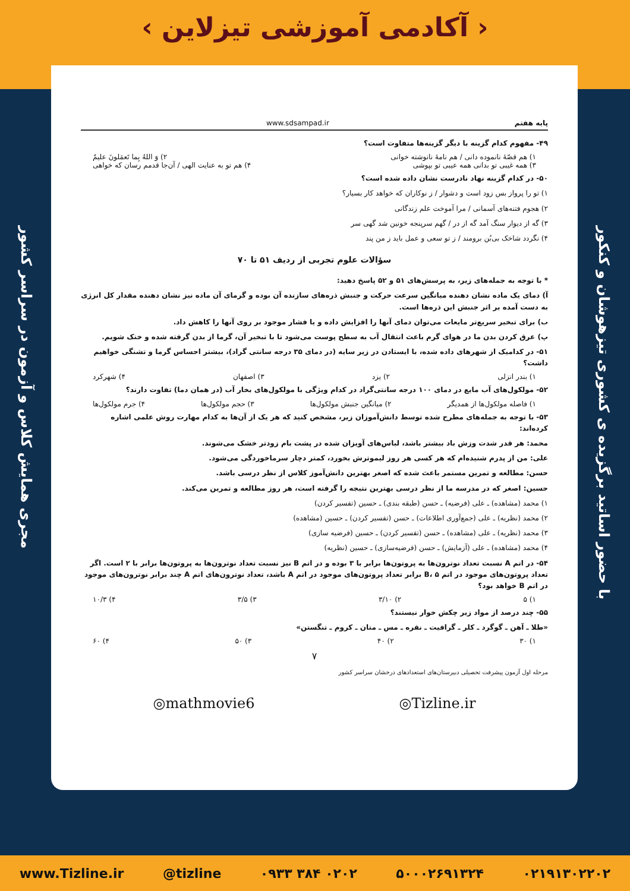‹ آکادمی آموزشی تیزلاین ›
مجری همایش کلاس و آزمون در سراسر کشور
با حضور اساتید برگزیده ی کشوری تیزهوشان و کنکور
پایه هفتم www.sdsampad.ir
۴۹- مفهوم کدام گزینه با دیگر گزینه‌ها متفاوت است؟
۱) هم قصّهٔ نانموده دانی / هم نامهٔ نانوشته خوانی ۲) وَ اللهُ بِما تَعمَلونَ علیمٌ
۳) همه غیبی تو بدانی همه عیبی تو بپوشی ۴) هم تو به عنایت الهی / آن‌جا قدمم رسان که خواهی
۵۰- در کدام گزینه نهاد نادرست نشان داده شده است؟
۱) تو را پرواز بس زود است و دشوار / ز نوکاران که خواهد کار بسیار؟
۲) هجوم فتنه‌های آسمانی / مرا آموخت علم زندگانی
۳) گه از دیوار سنگ آمد گه از در / گهم سرپنجه خونین شد گهی سر
۴) نگردد شاخک بی‌بُن برومند / ز تو سعی و عمل باید ز من پند
سؤالات علوم تجربی از ردیف ۵۱ تا ۷۰
* با توجه به جمله‌های زیر، به پرسش‌های ۵۱ و ۵۲ پاسخ دهید:
آ) دمای یک ماده نشان دهنده میانگین سرعت حرکت و جنبش ذره‌های سازنده آن بوده و گرمای آن ماده نیز نشان دهنده مقدار کل انرژی به دست آمده بر اثر جنبش این ذره‌ها است.
ب) برای تبخیر سریع‌تر مایعات می‌توان دمای آنها را افزایش داده و یا فشار موجود بر روی آنها را کاهش داد.
پ) عرق کردن بدن ما در هوای گرم باعث انتقال آب به سطح پوست می‌شود تا با تبخیر آن، گرما از بدن گرفته شده و خنک شویم.
۵۱- در کدامیک از شهرهای داده شده، با ایستادن در زیر سایه (در دمای ۳۵ درجه سانتی گراد)، بیشتر احساس گرما و تشنگی خواهیم داشت؟
۱) بندر انزلی ۲) یزد ۳) اصفهان ۴) شهرکرد
۵۲- مولکول‌های آب مایع در دمای ۱۰۰ درجه سانتی‌گراد در کدام ویژگی با مولکول‌های بخار آب (در همان دما) تفاوت دارند؟
۱) فاصله مولکول‌ها از همدیگر ۲) میانگین جنبش مولکول‌ها ۳) حجم مولکول‌ها ۴) جرم مولکول‌ها
۵۳- با توجه به جمله‌های مطرح شده توسط دانش‌آموزان زیر، مشخص کنید که هر یک از آن‌ها به کدام مهارت روش علمی اشاره کرده‌اند:
محمد: هر قدر شدت وزش باد بیشتر باشد، لباس‌های آویزان شده در پشت بام زودتر خشک می‌شوند.
علی: من از پدرم شنیده‌ام که هر کسی هر روز لیموترش بخورد، کمتر دچار سرماخوردگی می‌شود.
حسن: مطالعه و تمرین مستمر باعث شده که اصغر بهترین دانش‌آموز کلاس از نظر درسی باشد.
حسین: اصغر که در مدرسه ما از نظر درسی بهترین نتیجه را گرفته است، هر روز مطالعه و تمرین می‌کند.
۱) محمد (مشاهده) ـ علی (فرضیه) ـ حسن (طبقه بندی) ـ حسین (تفسیر کردن)
۲) محمد (نظریه) ـ علی (جمع‌آوری اطلاعات) ـ حسن (تفسیر کردن) ـ حسین (مشاهده)
۳) محمد (نظریه) ـ علی (مشاهده) ـ حسن (تفسیر کردن) ـ حسین (فرضیه سازی)
۴) محمد (مشاهده) ـ علی (آزمایش) ـ حسن (فرضیه‌سازی) ـ حسین (نظریه)
۵۴- در اتم A نسبت تعداد نوترون‌ها به پروتون‌ها برابر با ۳ بوده و در اتم B نیز نسبت تعداد نوترون‌ها به پروتون‌ها برابر با ۲ است. اگر تعداد پروتون‌های موجود در اتم B، ۵ برابر تعداد پروتون‌های موجود در اتم A باشد، تعداد نوترون‌های اتم A چند برابر نوترون‌های موجود در اتم B خواهد بود؟
۱) ۵ ۲) ۳/۱۰ ۳) ۳/۵ ۴) ۱۰/۳
۵۵- چند درصد از مواد زیر چکش خوار نیستند؟
«طلا ـ آهن ـ گوگرد ـ کلر ـ گرافیت ـ نقره ـ مس ـ متان ـ کروم ـ تنگستن»
۱) ۳۰ ۲) ۴۰ ۳) ۵۰ ۴) ۶۰
۷
مرحله اول آزمون پیشرفت تحصیلی دبیرستان‌های استعدادهای درخشان سراسر کشور
◎mathmovie6 ◎Tizline.ir
www.Tizline.ir @tizline ۰۹۳۳ ۳۸۴ ۰۲۰۲ ۵۰۰۰۲۶۹۱۳۲۴ ۰۲۱۹۱۳۰۲۲۰۲